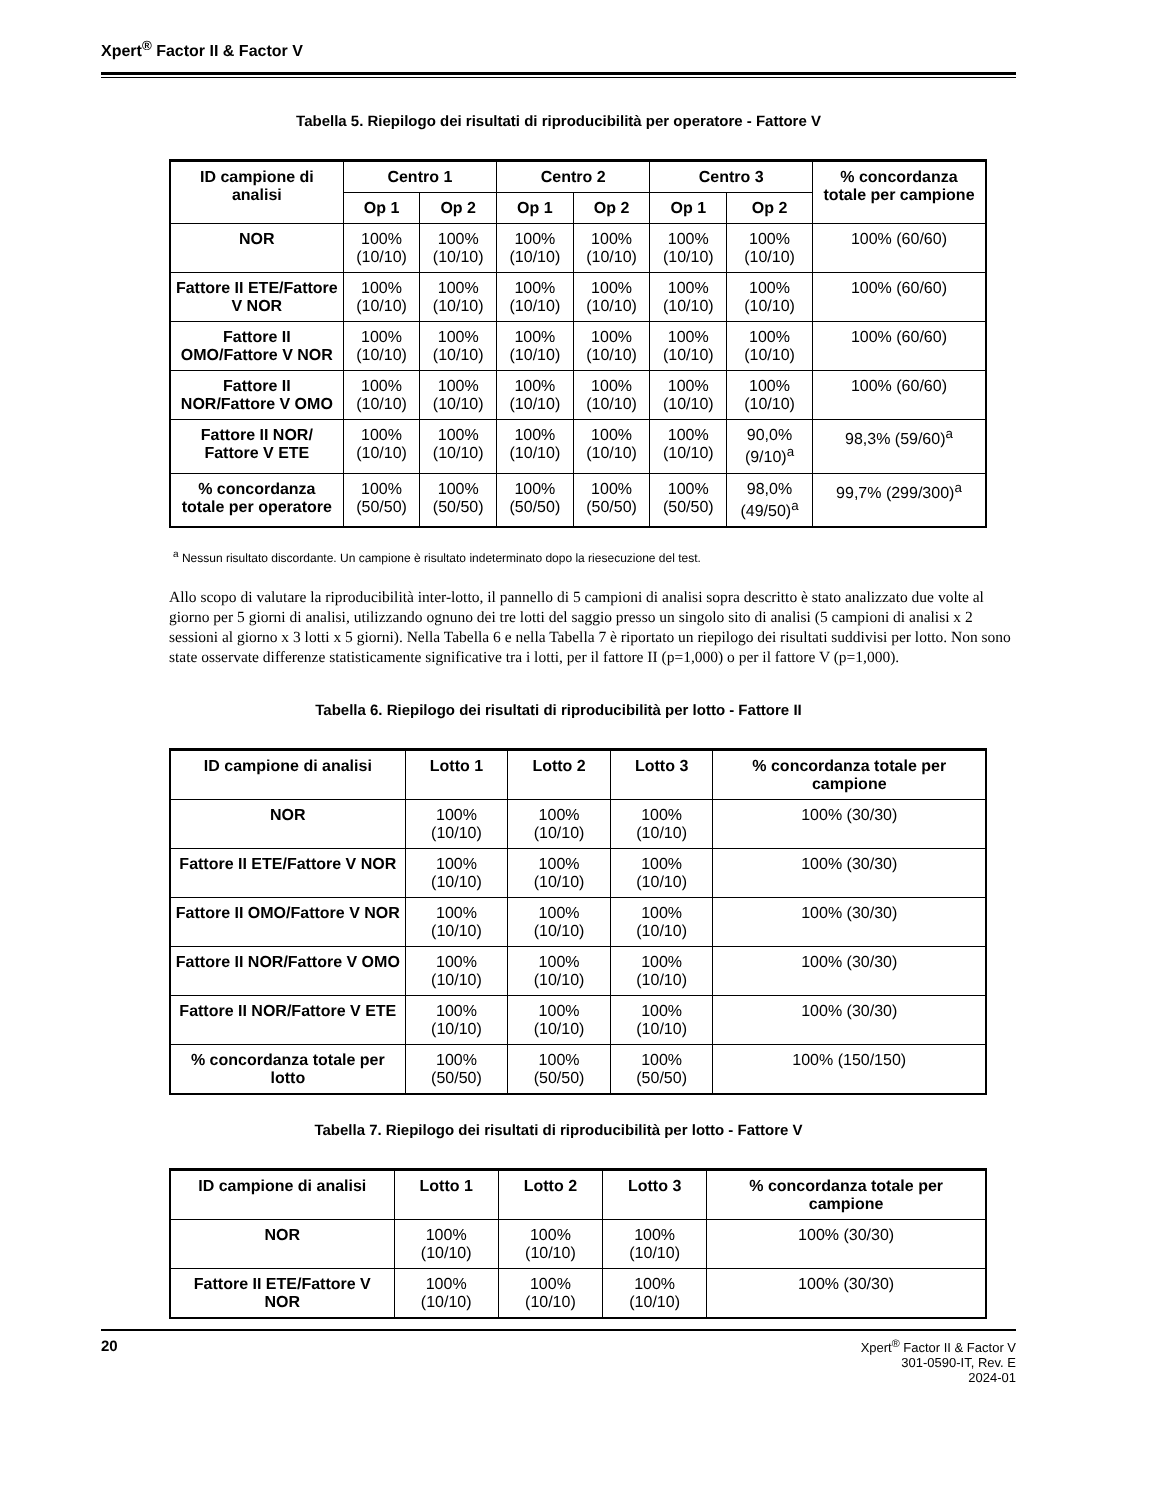Xpert<sup>®</sup> Factor II & Factor V
Tabella 5. Riepilogo dei risultati di riproducibilità per operatore - Fattore V
| ID campione di analisi | Centro 1 | | Centro 2 | | Centro 3 | | % concordanza totale per campione |
| --- | --- | --- | --- | --- | --- | --- | --- |
| | Op 1 | Op 2 | Op 1 | Op 2 | Op 1 | Op 2 | |
| NOR | 100% (10/10) | 100% (10/10) | 100% (10/10) | 100% (10/10) | 100% (10/10) | 100% (10/10) | 100% (60/60) |
| Fattore II ETE/Fattore V NOR | 100% (10/10) | 100% (10/10) | 100% (10/10) | 100% (10/10) | 100% (10/10) | 100% (10/10) | 100% (60/60) |
| Fattore II OMO/Fattore V NOR | 100% (10/10) | 100% (10/10) | 100% (10/10) | 100% (10/10) | 100% (10/10) | 100% (10/10) | 100% (60/60) |
| Fattore II NOR/Fattore V OMO | 100% (10/10) | 100% (10/10) | 100% (10/10) | 100% (10/10) | 100% (10/10) | 100% (10/10) | 100% (60/60) |
| Fattore II NOR/ Fattore V ETE | 100% (10/10) | 100% (10/10) | 100% (10/10) | 100% (10/10) | 100% (10/10) | 90,0% (9/10)<sup>a</sup> | 98,3% (59/60)<sup>a</sup> |
| % concordanza totale per operatore | 100% (50/50) | 100% (50/50) | 100% (50/50) | 100% (50/50) | 100% (50/50) | 98,0% (49/50)<sup>a</sup> | 99,7% (299/300)<sup>a</sup> |
<sup>a</sup> Nessun risultato discordante. Un campione è risultato indeterminato dopo la riesecuzione del test.
Allo scopo di valutare la riproducibilità inter-lotto, il pannello di 5 campioni di analisi sopra descritto è stato analizzato due volte al giorno per 5 giorni di analisi, utilizzando ognuno dei tre lotti del saggio presso un singolo sito di analisi (5 campioni di analisi x 2 sessioni al giorno x 3 lotti x 5 giorni). Nella Tabella 6 e nella Tabella 7 è riportato un riepilogo dei risultati suddivisi per lotto. Non sono state osservate differenze statisticamente significative tra i lotti, per il fattore II (p=1,000) o per il fattore V (p=1,000).
Tabella 6. Riepilogo dei risultati di riproducibilità per lotto - Fattore II
| ID campione di analisi | Lotto 1 | Lotto 2 | Lotto 3 | % concordanza totale per campione |
| --- | --- | --- | --- | --- |
| NOR | 100% (10/10) | 100% (10/10) | 100% (10/10) | 100% (30/30) |
| Fattore II ETE/Fattore V NOR | 100% (10/10) | 100% (10/10) | 100% (10/10) | 100% (30/30) |
| Fattore II OMO/Fattore V NOR | 100% (10/10) | 100% (10/10) | 100% (10/10) | 100% (30/30) |
| Fattore II NOR/Fattore V OMO | 100% (10/10) | 100% (10/10) | 100% (10/10) | 100% (30/30) |
| Fattore II NOR/Fattore V ETE | 100% (10/10) | 100% (10/10) | 100% (10/10) | 100% (30/30) |
| % concordanza totale per lotto | 100% (50/50) | 100% (50/50) | 100% (50/50) | 100% (150/150) |
Tabella 7. Riepilogo dei risultati di riproducibilità per lotto - Fattore V
| ID campione di analisi | Lotto 1 | Lotto 2 | Lotto 3 | % concordanza totale per campione |
| --- | --- | --- | --- | --- |
| NOR | 100% (10/10) | 100% (10/10) | 100% (10/10) | 100% (30/30) |
| Fattore II ETE/Fattore V NOR | 100% (10/10) | 100% (10/10) | 100% (10/10) | 100% (30/30) |
20
Xpert<sup>®</sup> Factor II & Factor V
301-0590-IT, Rev. E
2024-01